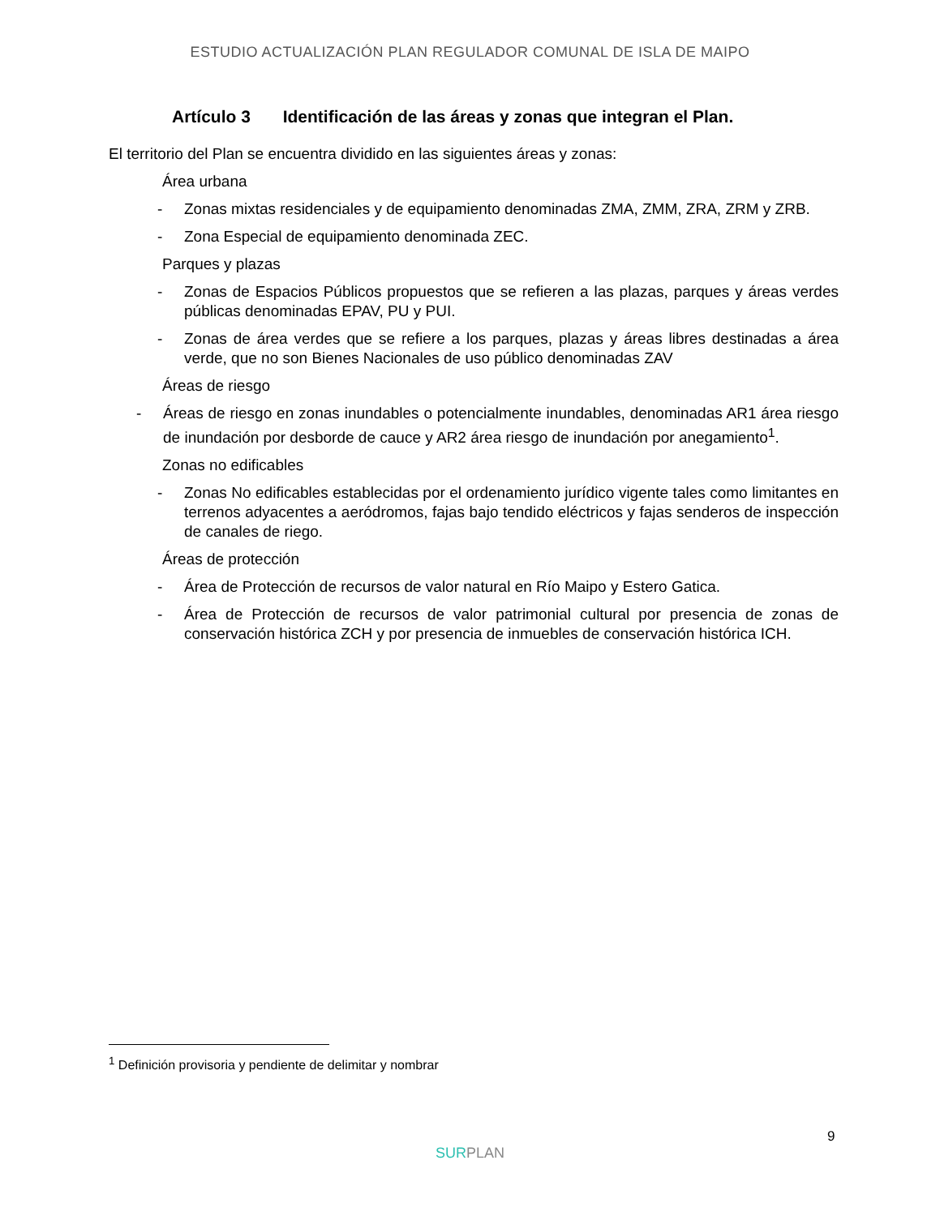ESTUDIO ACTUALIZACIÓN PLAN REGULADOR COMUNAL DE ISLA DE MAIPO
Artículo 3 Identificación de las áreas y zonas que integran el Plan.
El territorio del Plan se encuentra dividido en las siguientes áreas y zonas:
Área urbana
- Zonas mixtas residenciales y de equipamiento denominadas ZMA, ZMM, ZRA, ZRM y ZRB.
- Zona Especial de equipamiento denominada ZEC.
Parques y plazas
- Zonas de Espacios Públicos propuestos que se refieren a las plazas, parques y áreas verdes públicas denominadas EPAV, PU y PUI.
- Zonas de área verdes que se refiere a los parques, plazas y áreas libres destinadas a área verde, que no son Bienes Nacionales de uso público denominadas ZAV
Áreas de riesgo
- Áreas de riesgo en zonas inundables o potencialmente inundables, denominadas AR1 área riesgo de inundación por desborde de cauce y AR2 área riesgo de inundación por anegamiento<sup>1</sup>.
Zonas no edificables
- Zonas No edificables establecidas por el ordenamiento jurídico vigente tales como limitantes en terrenos adyacentes a aeródromos, fajas bajo tendido eléctricos y fajas senderos de inspección de canales de riego.
Áreas de protección
- Área de Protección de recursos de valor natural en Río Maipo y Estero Gatica.
- Área de Protección de recursos de valor patrimonial cultural por presencia de zonas de conservación histórica ZCH y por presencia de inmuebles de conservación histórica ICH.
<sup>1</sup> Definición provisoria y pendiente de delimitar y nombrar
9
SURPLAN